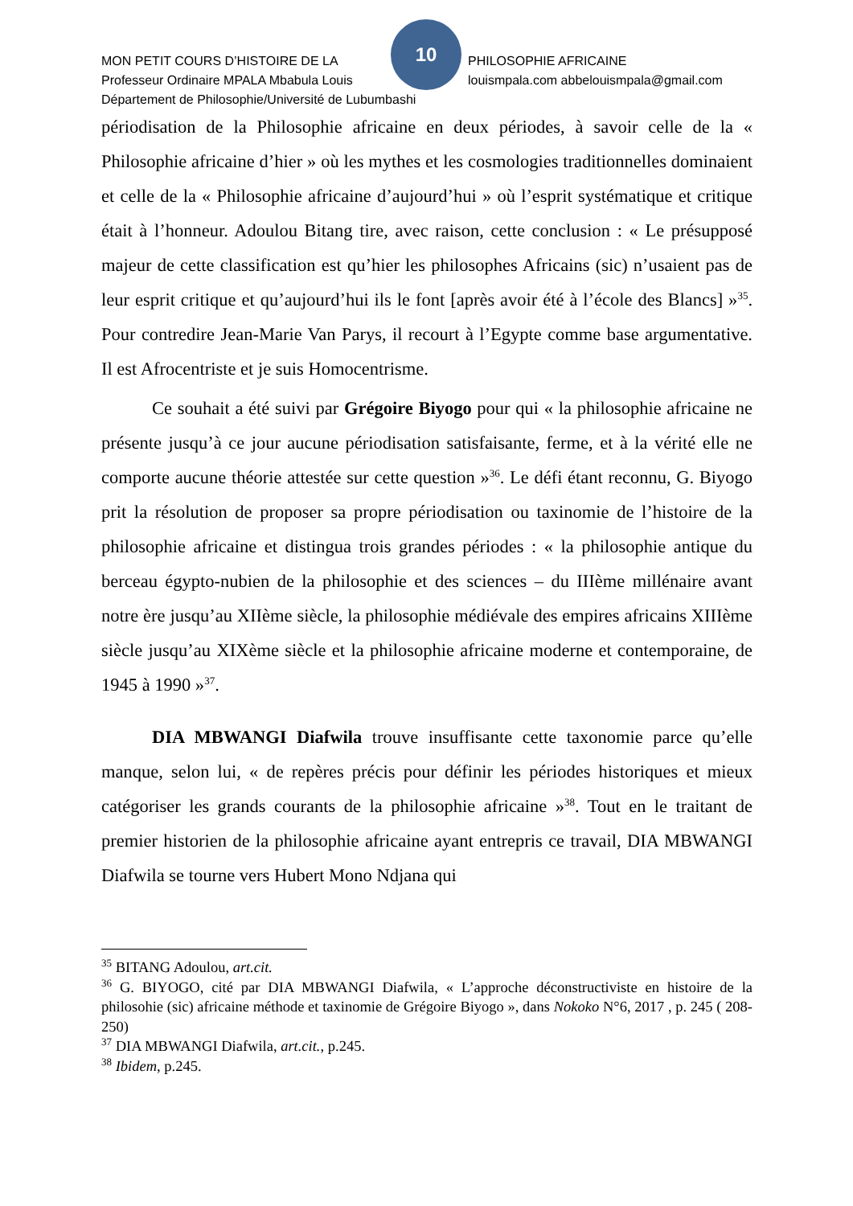10
MON PETIT COURS D’HISTOIRE DE LA PHILOSOPHIE AFRICAINE
Professeur Ordinaire MPALA Mbabula Louis louismpala.com abbelouismpala@gmail.com
Département de Philosophie/Université de Lubumbashi
périodisation de la Philosophie africaine en deux périodes, à savoir celle de la « Philosophie africaine d’hier » où les mythes et les cosmologies traditionnelles dominaient et celle de la « Philosophie africaine d’aujourd’hui » où l’esprit systématique et critique était à l’honneur. Adoulou Bitang tire, avec raison, cette conclusion : « Le présupposé majeur de cette classification est qu’hier les philosophes Africains (sic) n’usaient pas de leur esprit critique et qu’aujourd’hui ils le font [après avoir été à l’école des Blancs] »<sup>35</sup>. Pour contredire Jean-Marie Van Parys, il recourt à l’Egypte comme base argumentative. Il est Afrocentriste et je suis Homocentrisme.
Ce souhait a été suivi par Grégoire Biyogo pour qui « la philosophie africaine ne présente jusqu’à ce jour aucune périodisation satisfaisante, ferme, et à la vérité elle ne comporte aucune théorie attestée sur cette question »<sup>36</sup>. Le défi étant reconnu, G. Biyogo prit la résolution de proposer sa propre périodisation ou taxinomie de l’histoire de la philosophie africaine et distingua trois grandes périodes : « la philosophie antique du berceau égypto-nubien de la philosophie et des sciences – du IIIème millénaire avant notre ère jusqu’au XIIème siècle, la philosophie médiévale des empires africains XIIIème siècle jusqu’au XIXème siècle et la philosophie africaine moderne et contemporaine, de 1945 à 1990 »<sup>37</sup>.
DIA MBWANGI Diafwila trouve insuffisante cette taxonomie parce qu’elle manque, selon lui, « de repères précis pour définir les périodes historiques et mieux catégoriser les grands courants de la philosophie africaine »<sup>38</sup>. Tout en le traitant de premier historien de la philosophie africaine ayant entrepris ce travail, DIA MBWANGI Diafwila se tourne vers Hubert Mono Ndjana qui
<sup>35</sup> BITANG Adoulou, art.cit.
<sup>36</sup> G. BIYOGO, cité par DIA MBWANGI Diafwila, « L’approche déconstructiviste en histoire de la philosohie (sic) africaine méthode et taxinomie de Grégoire Biyogo », dans Nokoko N°6, 2017 , p. 245 ( 208-250)
<sup>37</sup> DIA MBWANGI Diafwila, art.cit., p.245.
<sup>38</sup> Ibidem, p.245.